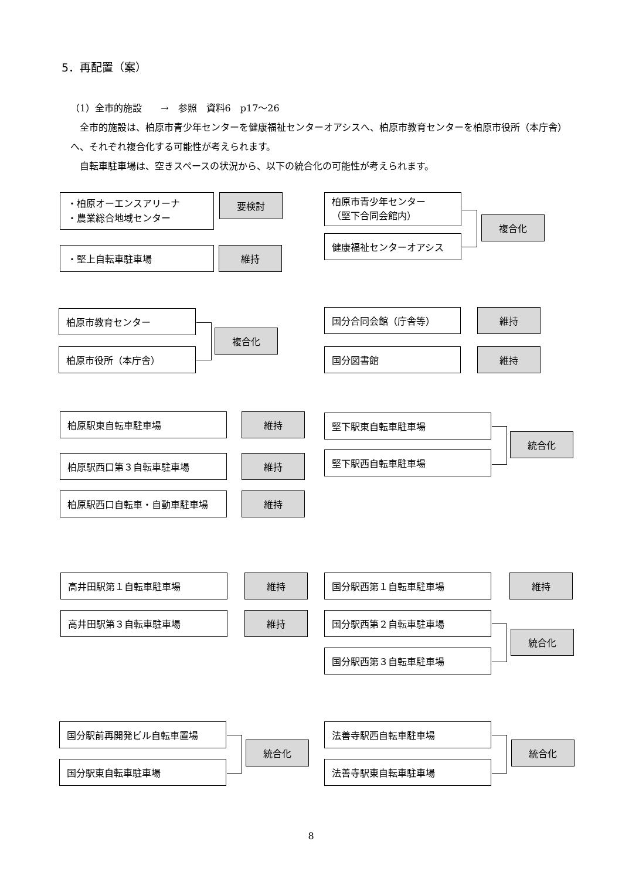5．再配置（案）
（1）全市的施設　　→　参照　資料6　p17〜26
　全市的施設は、柏原市青少年センターを健康福祉センターオアシスへ、柏原市教育センターを柏原市役所（本庁舎）へ、それぞれ複合化する可能性が考えられます。
　自転車駐車場は、空きスペースの状況から、以下の統合化の可能性が考えられます。
・柏原オーエンスアリーナ
・農業総合地域センター
要検討
・堅上自転車駐車場 維持
柏原市青少年センター
（堅下合同会館内）
健康福祉センターオアシス
複合化
柏原市教育センター
柏原市役所（本庁舎）
複合化
国分合同会館（庁舎等） 維持
国分図書館 維持
柏原駅東自転車駐車場 維持
柏原駅西口第３自転車駐車場 維持
柏原駅西口自転車・自動車駐車場 維持
堅下駅東自転車駐車場
堅下駅西自転車駐車場
統合化
高井田駅第１自転車駐車場 維持
高井田駅第３自転車駐車場 維持
国分駅西第１自転車駐車場 維持
国分駅西第２自転車駐車場
国分駅西第３自転車駐車場
統合化
国分駅前再開発ビル自転車置場
国分駅東自転車駐車場
統合化
法善寺駅西自転車駐車場
法善寺駅東自転車駐車場
統合化
8